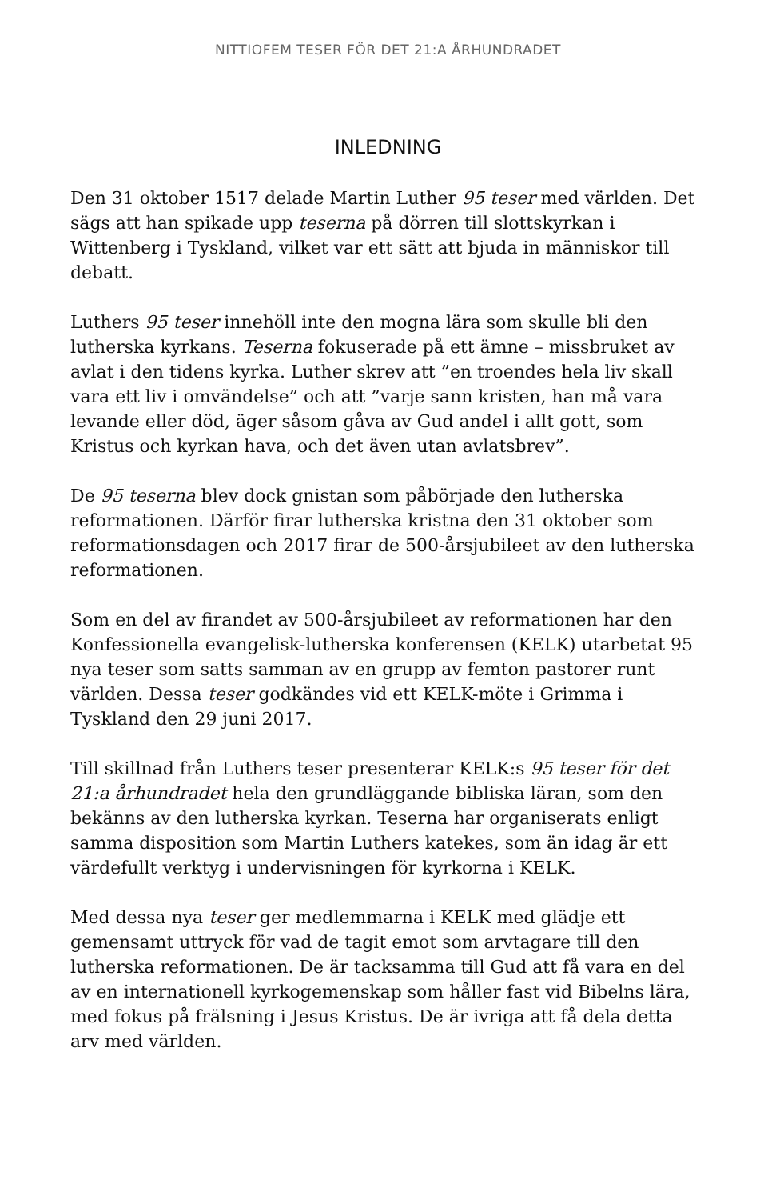NITTIOFEM TESER FÖR DET 21:A ÅRHUNDRADET
INLEDNING
Den 31 oktober 1517 delade Martin Luther 95 teser med världen. Det sägs att han spikade upp teserna på dörren till slottskyrkan i Wittenberg i Tyskland, vilket var ett sätt att bjuda in människor till debatt.
Luthers 95 teser innehöll inte den mogna lära som skulle bli den lutherska kyrkans. Teserna fokuserade på ett ämne – missbruket av avlat i den tidens kyrka. Luther skrev att ”en troendes hela liv skall vara ett liv i omvändelse” och att ”varje sann kristen, han må vara levande eller död, äger såsom gåva av Gud andel i allt gott, som Kristus och kyrkan hava, och det även utan avlatsbrev”.
De 95 teserna blev dock gnistan som påbörjade den lutherska reformationen. Därför firar lutherska kristna den 31 oktober som reformationsdagen och 2017 firar de 500-årsjubileet av den lutherska reformationen.
Som en del av firandet av 500-årsjubileet av reformationen har den Konfessionella evangelisk-lutherska konferensen (KELK) utarbetat 95 nya teser som satts samman av en grupp av femton pastorer runt världen. Dessa teser godkändes vid ett KELK-möte i Grimma i Tyskland den 29 juni 2017.
Till skillnad från Luthers teser presenterar KELK:s 95 teser för det 21:a århundradet hela den grundläggande bibliska läran, som den bekänns av den lutherska kyrkan. Teserna har organiserats enligt samma disposition som Martin Luthers katekes, som än idag är ett värdefullt verktyg i undervisningen för kyrkorna i KELK.
Med dessa nya teser ger medlemmarna i KELK med glädje ett gemensamt uttryck för vad de tagit emot som arvtagare till den lutherska reformationen. De är tacksamma till Gud att få vara en del av en internationell kyrkogemenskap som håller fast vid Bibelns lära, med fokus på frälsning i Jesus Kristus. De är ivriga att få dela detta arv med världen.